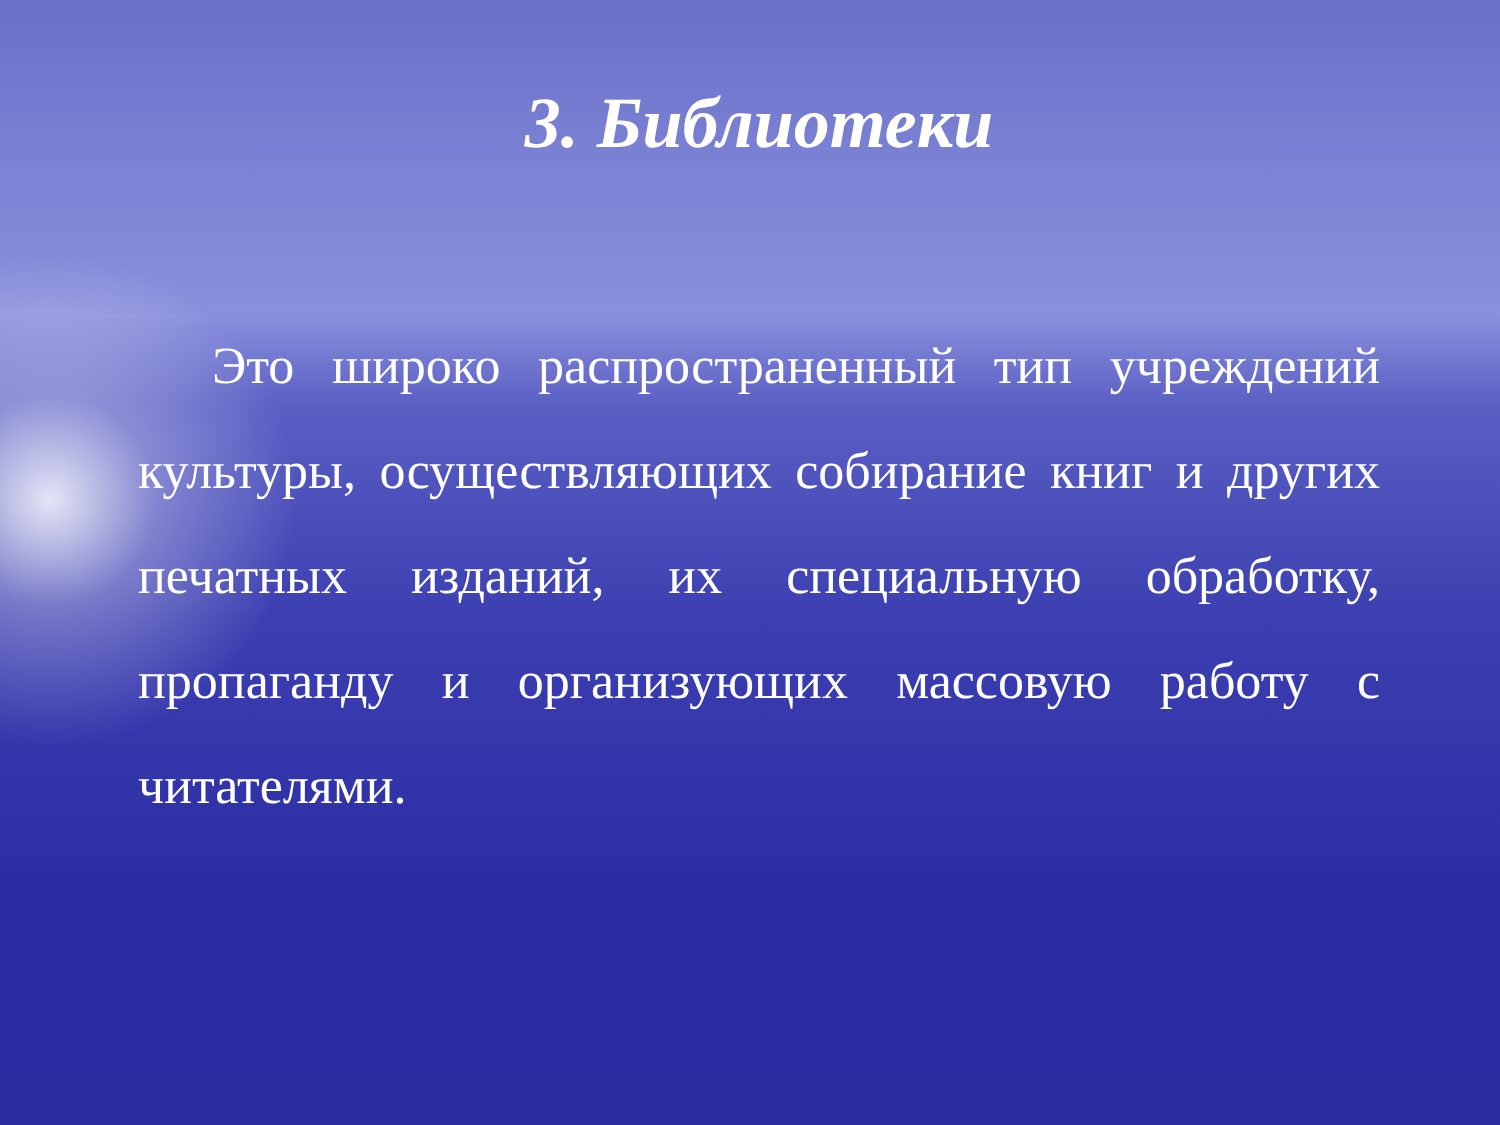3. Библиотеки
Это широко распространенный тип учреждений культуры, осуществляющих собирание книг и других печатных изданий, их специальную обработку, пропаганду и организующих массовую работу с читателями.